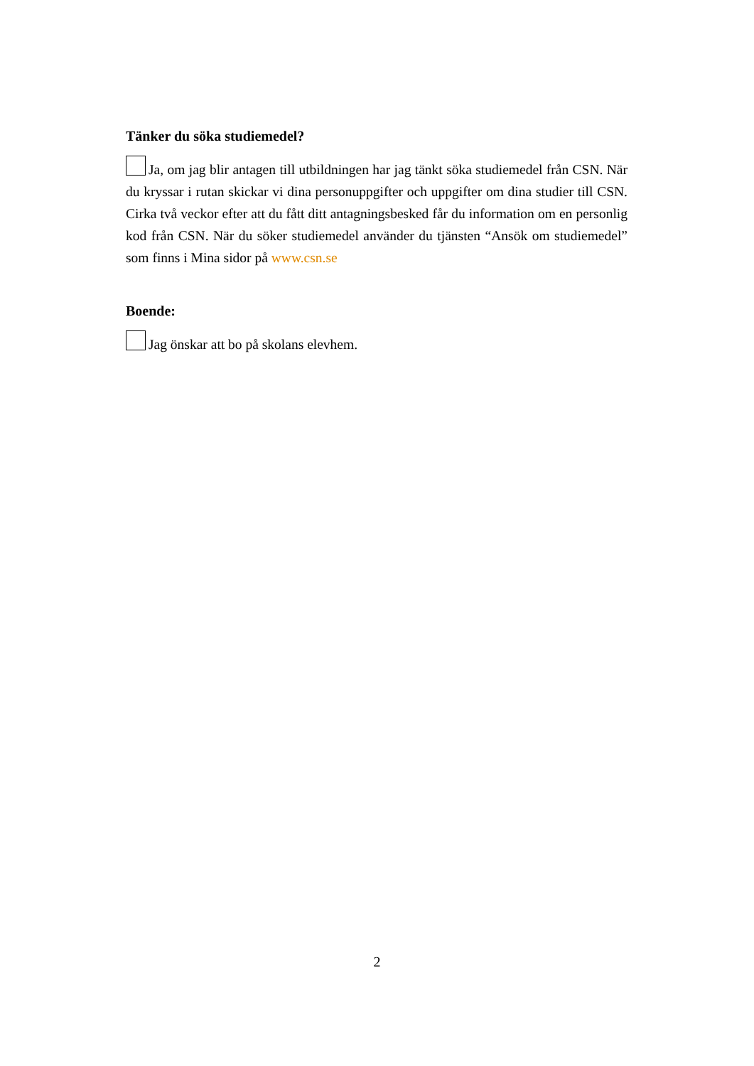Tänker du söka studiemedel?
Ja, om jag blir antagen till utbildningen har jag tänkt söka studiemedel från CSN. När du kryssar i rutan skickar vi dina personuppgifter och uppgifter om dina studier till CSN. Cirka två veckor efter att du fått ditt antagningsbesked får du information om en personlig kod från CSN. När du söker studiemedel använder du tjänsten “Ansök om studiemedel” som finns i Mina sidor på www.csn.se
Boende:
Jag önskar att bo på skolans elevhem.
2